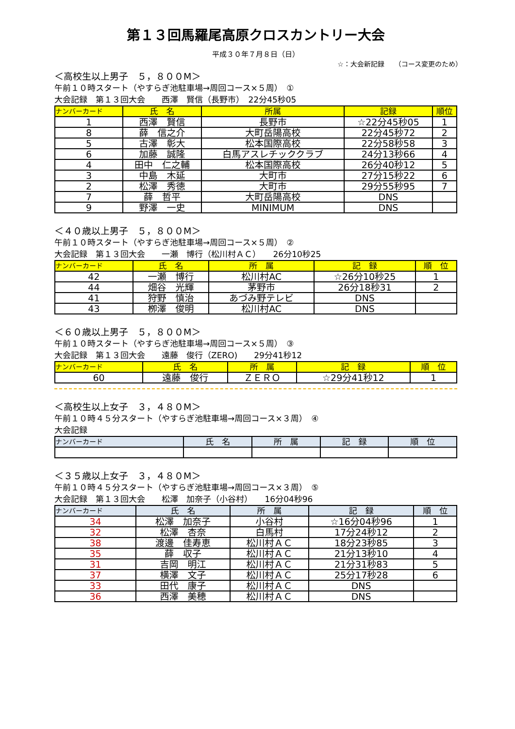第１３回馬羅尾高原クロスカントリー大会
平成３０年７月８日（日）
☆：大会新記録　　（コース変更のため）
＜高校生以上男子　５，８００M＞
午前１０時スタート（やすらぎ池駐車場→周回コース×５周）　①
大会記録　第１３回大会　　西澤　賢信（長野市）　22分45秒05
| ナンバーカード | 氏 名 | 所属 | 記録 | 順位 |
| --- | --- | --- | --- | --- |
| 1 | 西澤 賢信 | 長野市 | ☆22分45秒05 | 1 |
| 8 | 薛 信之介 | 大町岳陽高校 | 22分45秒72 | 2 |
| 5 | 古澤 彰大 | 松本国際高校 | 22分58秒58 | 3 |
| 6 | 加藤 誠隆 | 白馬アスレチッククラブ | 24分13秒66 | 4 |
| 4 | 田中 仁之輔 | 松本国際高校 | 26分40秒12 | 5 |
| 3 | 中島 木延 | 大町市 | 27分15秒22 | 6 |
| 2 | 松澤 秀徳 | 大町市 | 29分55秒95 | 7 |
| 7 | 薛 哲平 | 大町岳陽高校 | DNS | |
| 9 | 野澤 一史 | MINIMUM | DNS | |
＜４０歳以上男子　５，８００M＞
午前１０時スタート（やすらぎ池駐車場→周回コース×５周）　②
大会記録　第１３回大会　　一瀬　博行（松川村ＡＣ）　　26分10秒25
| ナンバーカード | 氏 名 | 所 属 | 記 録 | 順 位 |
| --- | --- | --- | --- | --- |
| 42 | 一瀬 博行 | 松川村AC | ☆26分10秒25 | 1 |
| 44 | 畑谷 光輝 | 茅野市 | 26分18秒31 | 2 |
| 41 | 狩野 慎治 | あづみ野テレビ | DNS | |
| 43 | 栁澤 俊明 | 松川村AC | DNS | |
＜６０歳以上男子　５，８００M＞
午前１０時スタート（やすらぎ池駐車場→周回コース×５周）　③
大会記録　第１３回大会　　遠藤　俊行（ZERO)　　29分41秒12
| ナンバーカード | 氏 名 | 所 属 | 記 録 | 順 位 |
| --- | --- | --- | --- | --- |
| 60 | 遠藤 俊行 | ＺＥＲＯ | ☆29分41秒12 | 1 |
＜高校生以上女子　３，４８０M＞
午前１０時４５分スタート（やすらぎ池駐車場→周回コース×３周）　④
大会記録
| ナンバーカード | 氏 名 | 所 属 | 記 録 | 順 位 |
| --- | --- | --- | --- | --- |
＜３５歳以上女子　３，４８０M＞
午前１０時４５分スタート（やすらぎ池駐車場→周回コース×３周）　⑤
大会記録　第１３回大会　　松澤　加奈子（小谷村）　　16分04秒96
| ナンバーカード | 氏 名 | 所 属 | 記 録 | 順 位 |
| --- | --- | --- | --- | --- |
| 34 | 松澤 加奈子 | 小谷村 | ☆16分04秒96 | 1 |
| 32 | 松澤 杏奈 | 白馬村 | 17分24秒12 | 2 |
| 38 | 渡邊 佳寿恵 | 松川村ＡＣ | 18分23秒85 | 3 |
| 35 | 薛 収子 | 松川村ＡＣ | 21分13秒10 | 4 |
| 31 | 吉岡 明江 | 松川村ＡＣ | 21分31秒83 | 5 |
| 37 | 横澤 文子 | 松川村ＡＣ | 25分17秒28 | 6 |
| 33 | 田代 康子 | 松川村ＡＣ | DNS | |
| 36 | 西澤 美穂 | 松川村ＡＣ | DNS | |